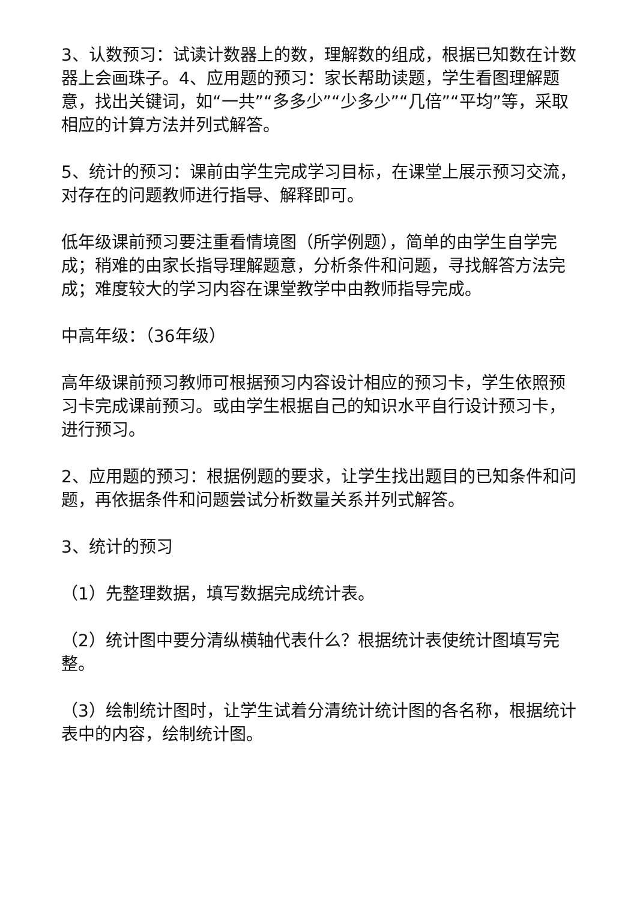3、认数预习：试读计数器上的数，理解数的组成，根据已知数在计数器上会画珠子。4、应用题的预习：家长帮助读题，学生看图理解题意，找出关键词，如“一共”“多多少”“少多少”“几倍”“平均”等，采取相应的计算方法并列式解答。
5、统计的预习：课前由学生完成学习目标，在课堂上展示预习交流，对存在的问题教师进行指导、解释即可。
低年级课前预习要注重看情境图（所学例题），简单的由学生自学完成；稍难的由家长指导理解题意，分析条件和问题，寻找解答方法完成；难度较大的学习内容在课堂教学中由教师指导完成。
中高年级：（36年级）
高年级课前预习教师可根据预习内容设计相应的预习卡，学生依照预习卡完成课前预习。或由学生根据自己的知识水平自行设计预习卡，进行预习。
2、应用题的预习：根据例题的要求，让学生找出题目的已知条件和问题，再依据条件和问题尝试分析数量关系并列式解答。
3、统计的预习
（1）先整理数据，填写数据完成统计表。
（2）统计图中要分清纵横轴代表什么？根据统计表使统计图填写完整。
（3）绘制统计图时，让学生试着分清统计统计图的各名称，根据统计表中的内容，绘制统计图。